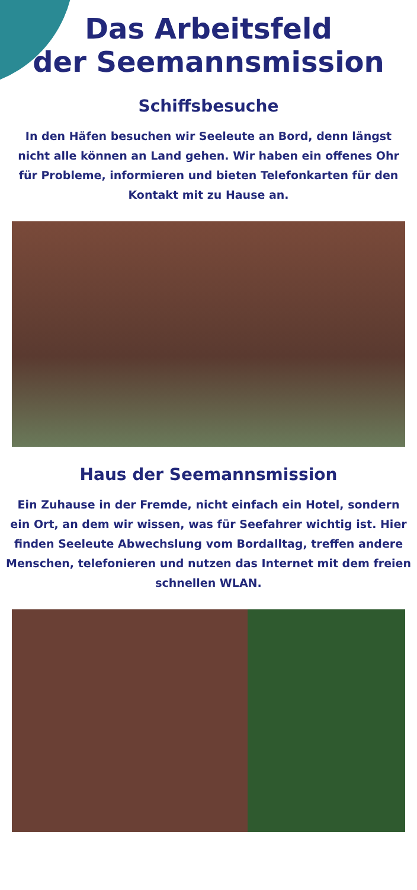Das Arbeitsfeld
der Seemannsmission
Schiffsbesuche
In den Häfen besuchen wir Seeleute an Bord, denn längst nicht alle können an Land gehen. Wir haben ein offenes Ohr für Probleme, informieren und bieten Telefonkarten für den Kontakt mit zu Hause an.
Haus der Seemannsmission
Ein Zuhause in der Fremde, nicht einfach ein Hotel, sondern ein Ort, an dem wir wissen, was für Seefahrer wichtig ist. Hier finden Seeleute Abwechslung vom Bordalltag, treffen andere Menschen, telefonieren und nutzen das Internet mit dem freien schnellen WLAN.